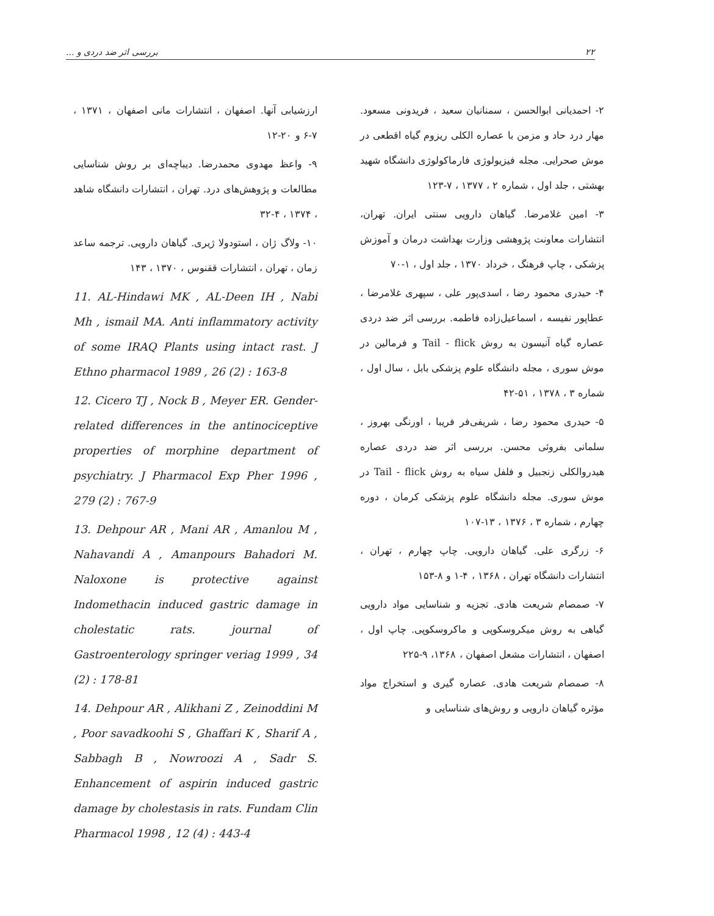بررسی اثر ضد دردی و ... ۲۲
۲- احمدیانی ابوالحسن ، سمنانیان سعید ، فریدونی مسعود. مهار درد حاد و مزمن با عصاره الکلی ریزوم گیاه اقطعی در موش صحرایی. مجله فیزیولوژی فارماکولوژی دانشگاه شهید بهشتی ، جلد اول ، شماره ۲ ، ۱۳۷۷ ، ۷-۱۲۳
۳- امین غلامرضا. گیاهان دارویی سنتی ایران. تهران، انتشارات معاونت پژوهشی وزارت بهداشت درمان و آموزش پزشکی ، چاپ فرهنگ ، خرداد ۱۳۷۰ ، جلد اول ، ۱-۷۰
۴- حیدری محمود رضا ، اسدی‌پور علی ، سپهری غلامرضا ، عطاپور نفیسه ، اسماعیل‌زاده فاطمه. بررسی اثر ضد دردی عصاره گیاه آنیسون به روش Tail - flick و فرمالین در موش سوری ، مجله دانشگاه علوم پزشکی بابل ، سال اول ، شماره ۳ ، ۱۳۷۸ ، ۵۱-۴۲
۵- حیدری محمود رضا ، شریفی‌فر فریبا ، اورنگی بهروز ، سلمانی بفروئی محسن. بررسی اثر ضد دردی عصاره هیدروالکلی زنجبیل و فلفل سیاه به روش Tail - flick در موش سوری. مجله دانشگاه علوم پزشکی کرمان ، دوره چهارم ، شماره ۳ ، ۱۳۷۶ ، ۱۳-۱۰۷
۶- زرگری علی. گیاهان دارویی. چاپ چهارم ، تهران ، انتشارات دانشگاه تهران ، ۱۳۶۸ ، ۴-۱ و ۸-۱۵۳
۷- صمصام شریعت هادی. تجزیه و شناسایی مواد دارویی گیاهی به روش میکروسکوپی و ماکروسکوپی. چاپ اول ، اصفهان ، انتشارات مشعل اصفهان ، ۱۳۶۸، ۹-۲۲۵
۸- صمصام شریعت هادی. عصاره گیری و استخراج مواد مؤثره گیاهان دارویی و روش‌های شناسایی و
ارزشیابی آنها. اصفهان ، انتشارات مانی اصفهان ، ۱۳۷۱ ، ۷-۶ و ۲۰-۱۲
۹- واعظ مهدوی محمدرضا. دیباچه‌ای بر روش شناسایی مطالعات و پژوهش‌های درد. تهران ، انتشارات دانشگاه شاهد ، ۱۳۷۴ ، ۴-۳۲
۱۰- ولاگ ژان ، استودولا ژیری. گیاهان دارویی. ترجمه ساعد زمان ، تهران ، انتشارات ققنوس ، ۱۳۷۰ ، ۱۴۳
11. AL-Hindawi MK , AL-Deen IH , Nabi Mh , ismail MA. Anti inflammatory activity of some IRAQ Plants using intact rast. J Ethno pharmacol 1989 , 26 (2) : 163-8
12. Cicero TJ , Nock B , Meyer ER. Gender-related differences in the antinociceptive properties of morphine department of psychiatry. J Pharmacol Exp Pher 1996 , 279 (2) : 767-9
13. Dehpour AR , Mani AR , Amanlou M , Nahavandi A , Amanpours Bahadori M. Naloxone is protective against Indomethacin induced gastric damage in cholestatic rats. journal of Gastroenterology springer veriag 1999 , 34 (2) : 178-81
14. Dehpour AR , Alikhani Z , Zeinoddini M , Poor savadkoohi S , Ghaffari K , Sharif A , Sabbagh B , Nowroozi A , Sadr S. Enhancement of aspirin induced gastric damage by cholestasis in rats. Fundam Clin Pharmacol 1998 , 12 (4) : 443-4